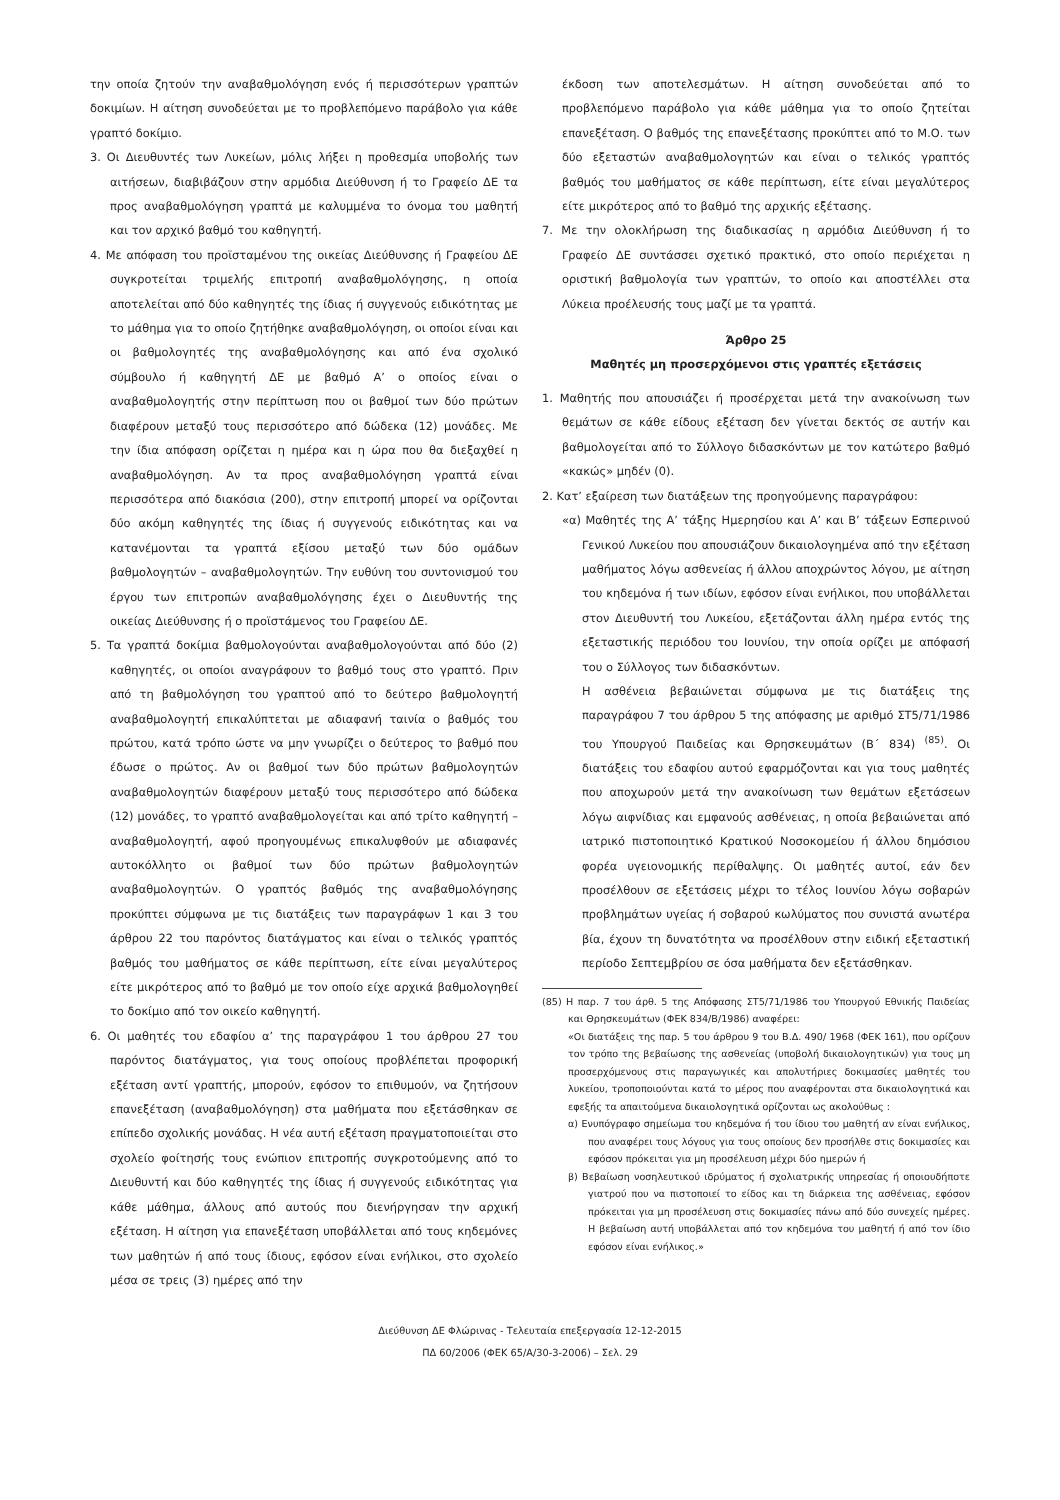την οποία ζητούν την αναβαθμολόγηση ενός ή περισσότερων γραπτών δοκιμίων. Η αίτηση συνοδεύεται με το προβλεπόμενο παράβολο για κάθε γραπτό δοκίμιο.
3. Οι Διευθυντές των Λυκείων, μόλις λήξει η προθεσμία υποβολής των αιτήσεων, διαβιβάζουν στην αρμόδια Διεύθυνση ή το Γραφείο ΔΕ τα προς αναβαθμολόγηση γραπτά με καλυμμένα το όνομα του μαθητή και τον αρχικό βαθμό του καθηγητή.
4. Με απόφαση του προϊσταμένου της οικείας Διεύθυνσης ή Γραφείου ΔΕ συγκροτείται τριμελής επιτροπή αναβαθμολόγησης, η οποία αποτελείται από δύο καθηγητές της ίδιας ή συγγενούς ειδικότητας με το μάθημα για το οποίο ζητήθηκε αναβαθμολόγηση, οι οποίοι είναι και οι βαθμολογητές της αναβαθμολόγησης και από ένα σχολικό σύμβουλο ή καθηγητή ΔΕ με βαθμό Α’ ο οποίος είναι ο αναβαθμολογητής στην περίπτωση που οι βαθμοί των δύο πρώτων διαφέρουν μεταξύ τους περισσότερο από δώδεκα (12) μονάδες. Με την ίδια απόφαση ορίζεται η ημέρα και η ώρα που θα διεξαχθεί η αναβαθμολόγηση. Αν τα προς αναβαθμολόγηση γραπτά είναι περισσότερα από διακόσια (200), στην επιτροπή μπορεί να ορίζονται δύο ακόμη καθηγητές της ίδιας ή συγγενούς ειδικότητας και να κατανέμονται τα γραπτά εξίσου μεταξύ των δύο ομάδων βαθμολογητών – αναβαθμολογητών. Την ευθύνη του συντονισμού του έργου των επιτροπών αναβαθμολόγησης έχει ο Διευθυντής της οικείας Διεύθυνσης ή ο προϊστάμενος του Γραφείου ΔΕ.
5. Τα γραπτά δοκίμια βαθμολογούνται αναβαθμολογούνται από δύο (2) καθηγητές, οι οποίοι αναγράφουν το βαθμό τους στο γραπτό. Πριν από τη βαθμολόγηση του γραπτού από το δεύτερο βαθμολογητή αναβαθμολογητή επικαλύπτεται με αδιαφανή ταινία ο βαθμός του πρώτου, κατά τρόπο ώστε να μην γνωρίζει ο δεύτερος το βαθμό που έδωσε ο πρώτος. Αν οι βαθμοί των δύο πρώτων βαθμολογητών αναβαθμολογητών διαφέρουν μεταξύ τους περισσότερο από δώδεκα (12) μονάδες, το γραπτό αναβαθμολογείται και από τρίτο καθηγητή – αναβαθμολογητή, αφού προηγουμένως επικαλυφθούν με αδιαφανές αυτοκόλλητο οι βαθμοί των δύο πρώτων βαθμολογητών αναβαθμολογητών. Ο γραπτός βαθμός της αναβαθμολόγησης προκύπτει σύμφωνα με τις διατάξεις των παραγράφων 1 και 3 του άρθρου 22 του παρόντος διατάγματος και είναι ο τελικός γραπτός βαθμός του μαθήματος σε κάθε περίπτωση, είτε είναι μεγαλύτερος είτε μικρότερος από το βαθμό με τον οποίο είχε αρχικά βαθμολογηθεί το δοκίμιο από τον οικείο καθηγητή.
6. Οι μαθητές του εδαφίου α’ της παραγράφου 1 του άρθρου 27 του παρόντος διατάγματος, για τους οποίους προβλέπεται προφορική εξέταση αντί γραπτής, μπορούν, εφόσον το επιθυμούν, να ζητήσουν επανεξέταση (αναβαθμολόγηση) στα μαθήματα που εξετάσθηκαν σε επίπεδο σχολικής μονάδας. Η νέα αυτή εξέταση πραγματοποιείται στο σχολείο φοίτησής τους ενώπιον επιτροπής συγκροτούμενης από το Διευθυντή και δύο καθηγητές της ίδιας ή συγγενούς ειδικότητας για κάθε μάθημα, άλλους από αυτούς που διενήργησαν την αρχική εξέταση. Η αίτηση για επανεξέταση υποβάλλεται από τους κηδεμόνες των μαθητών ή από τους ίδιους, εφόσον είναι ενήλικοι, στο σχολείο μέσα σε τρεις (3) ημέρες από την
έκδοση των αποτελεσμάτων. Η αίτηση συνοδεύεται από το προβλεπόμενο παράβολο για κάθε μάθημα για το οποίο ζητείται επανεξέταση. Ο βαθμός της επανεξέτασης προκύπτει από το Μ.Ο. των δύο εξεταστών αναβαθμολογητών και είναι ο τελικός γραπτός βαθμός του μαθήματος σε κάθε περίπτωση, είτε είναι μεγαλύτερος είτε μικρότερος από το βαθμό της αρχικής εξέτασης.
7. Με την ολοκλήρωση της διαδικασίας η αρμόδια Διεύθυνση ή το Γραφείο ΔΕ συντάσσει σχετικό πρακτικό, στο οποίο περιέχεται η οριστική βαθμολογία των γραπτών, το οποίο και αποστέλλει στα Λύκεια προέλευσής τους μαζί με τα γραπτά.
Άρθρο 25
Μαθητές μη προσερχόμενοι στις γραπτές εξετάσεις
1. Μαθητής που απουσιάζει ή προσέρχεται μετά την ανακοίνωση των θεμάτων σε κάθε είδους εξέταση δεν γίνεται δεκτός σε αυτήν και βαθμολογείται από το Σύλλογο διδασκόντων με τον κατώτερο βαθμό «κακώς» μηδέν (0).
2. Κατ’ εξαίρεση των διατάξεων της προηγούμενης παραγράφου:
«α) Μαθητές της Α’ τάξης Ημερησίου και Α’ και Β’ τάξεων Εσπερινού Γενικού Λυκείου που απουσιάζουν δικαιολογημένα από την εξέταση μαθήματος λόγω ασθενείας ή άλλου αποχρώντος λόγου, με αίτηση του κηδεμόνα ή των ιδίων, εφόσον είναι ενήλικοι, που υποβάλλεται στον Διευθυντή του Λυκείου, εξετάζονται άλλη ημέρα εντός της εξεταστικής περιόδου του Ιουνίου, την οποία ορίζει με απόφασή του ο Σύλλογος των διδασκόντων.
Η ασθένεια βεβαιώνεται σύμφωνα με τις διατάξεις της παραγράφου 7 του άρθρου 5 της απόφασης με αριθμό ΣΤ5/71/1986 του Υπουργού Παιδείας και Θρησκευμάτων (Β΄ 834) <sup>(85)</sup>. Οι διατάξεις του εδαφίου αυτού εφαρμόζονται και για τους μαθητές που αποχωρούν μετά την ανακοίνωση των θεμάτων εξετάσεων λόγω αιφνίδιας και εμφανούς ασθένειας, η οποία βεβαιώνεται από ιατρικό πιστοποιητικό Κρατικού Νοσοκομείου ή άλλου δημόσιου φορέα υγειονομικής περίθαλψης. Οι μαθητές αυτοί, εάν δεν προσέλθουν σε εξετάσεις μέχρι το τέλος Ιουνίου λόγω σοβαρών προβλημάτων υγείας ή σοβαρού κωλύματος που συνιστά ανωτέρα βία, έχουν τη δυνατότητα να προσέλθουν στην ειδική εξεταστική περίοδο Σεπτεμβρίου σε όσα μαθήματα δεν εξετάσθηκαν.
(85) Η παρ. 7 του άρθ. 5 της Απόφασης ΣΤ5/71/1986 του Υπουργού Εθνικής Παιδείας και Θρησκευμάτων (ΦΕΚ 834/Β/1986) αναφέρει:
«Οι διατάξεις της παρ. 5 του άρθρου 9 του Β.Δ. 490/ 1968 (ΦΕΚ 161), που ορίζουν τον τρόπο της βεβαίωσης της ασθενείας (υποβολή δικαιολογητικών) για τους μη προσερχόμενους στις παραγωγικές και απολυτήριες δοκιμασίες μαθητές του λυκείου, τροποποιούνται κατά το μέρος που αναφέρονται στα δικαιολογητικά και εφεξής τα απαιτούμενα δικαιολογητικά ορίζονται ως ακολούθως :
α) Ενυπόγραφο σημείωμα του κηδεμόνα ή του ίδιου του μαθητή αν είναι ενήλικος, που αναφέρει τους λόγους για τους οποίους δεν προσήλθε στις δοκιμασίες και εφόσον πρόκειται για μη προσέλευση μέχρι δύο ημερών ή
β) Βεβαίωση νοσηλευτικού ιδρύματος ή σχολιατρικής υπηρεσίας ή οποιουδήποτε γιατρού που να πιστοποιεί το είδος και τη διάρκεια της ασθένειας, εφόσον πρόκειται για μη προσέλευση στις δοκιμασίες πάνω από δύο συνεχείς ημέρες. Η βεβαίωση αυτή υποβάλλεται από τον κηδεμόνα του μαθητή ή από τον ίδιο εφόσον είναι ενήλικος.»
Διεύθυνση ΔΕ Φλώρινας - Τελευταία επεξεργασία 12-12-2015
ΠΔ 60/2006 (ΦΕΚ 65/Α/30-3-2006) – Σελ. 29